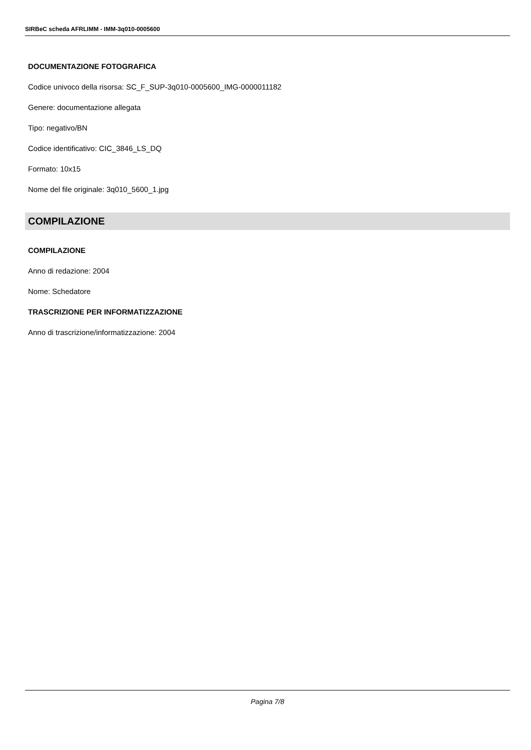SIRBeC scheda AFRLIMM - IMM-3q010-0005600
DOCUMENTAZIONE FOTOGRAFICA
Codice univoco della risorsa: SC_F_SUP-3q010-0005600_IMG-0000011182
Genere: documentazione allegata
Tipo: negativo/BN
Codice identificativo: CIC_3846_LS_DQ
Formato: 10x15
Nome del file originale: 3q010_5600_1.jpg
COMPILAZIONE
COMPILAZIONE
Anno di redazione: 2004
Nome: Schedatore
TRASCRIZIONE PER INFORMATIZZAZIONE
Anno di trascrizione/informatizzazione: 2004
Pagina 7/8